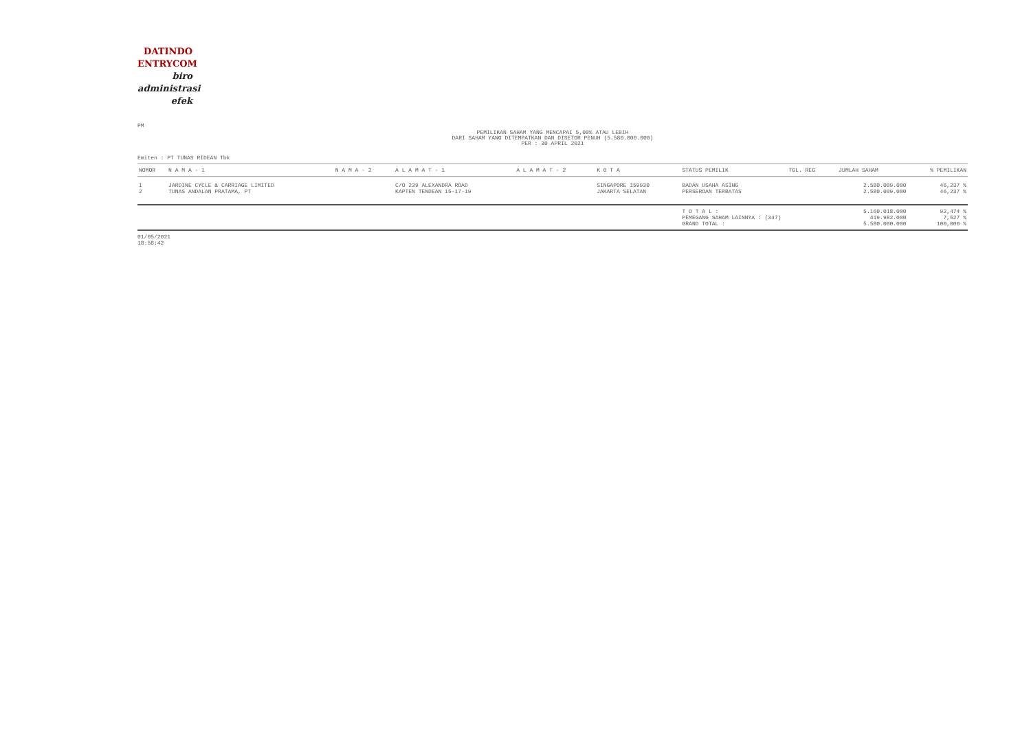DATINDO
ENTRYCOM
biro
administrasi
efek
PM
PEMILIKAN SAHAM YANG MENCAPAI 5,00% ATAU LEBIH
DARI SAHAM YANG DITEMPATKAN DAN DISETOR PENUH (5.580.000.000)
PER : 30 APRIL 2021
Emiten : PT TUNAS RIDEAN Tbk
| NOMOR | N A M A - 1 | N A M A - 2 | A L A M A T - 1 | A L A M A T - 2 | K O T A | STATUS PEMILIK | TGL. REG | JUMLAH SAHAM | % PEMILIKAN |
| --- | --- | --- | --- | --- | --- | --- | --- | --- | --- |
| 1 | JARDINE CYCLE & CARRIAGE LIMITED | | C/O 239 ALEXANDRA ROAD | | SINGAPORE 159930 | BADAN USAHA ASING | | 2.580.009.000 | 46,237 % |
| 2 | TUNAS ANDALAN PRATAMA, PT | | KAPTEN TENDEAN 15-17-19 | | JAKARTA SELATAN | PERSEROAN TERBATAS | | 2.580.009.000 | 46,237 % |
| | | | | | | T O T A L : | | 5.160.018.000 | 92,474 % |
| | | | | | | PEMEGANG SAHAM LAINNYA : (347) | | 419.982.000 | 7,527 % |
| | | | | | | GRAND TOTAL : | | 5.580.000.000 | 100,000 % |
01/05/2021
18:58:42